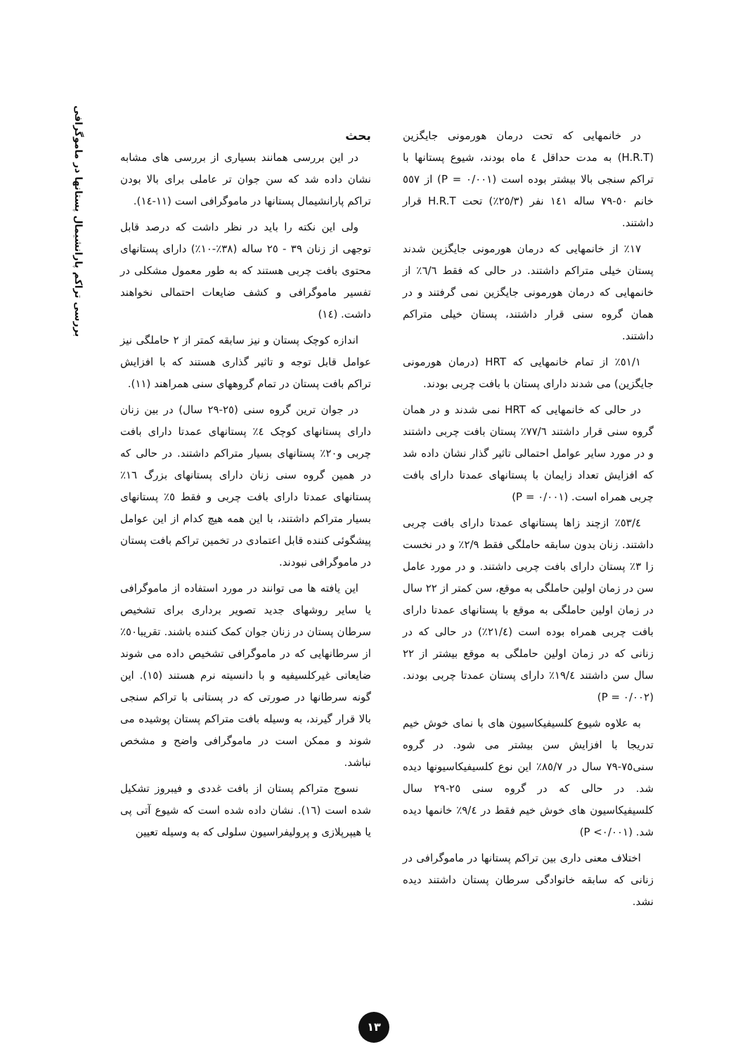بررسی تراکم پارانشیمال پستانها در ماموگرافی
در خانمهایی که تحت درمان هورمونی جایگزین (H.R.T) به مدت حداقل ٤ ماه بودند، شیوع پستانها با تراکم سنجی بالا بیشتر بوده است (P = ۰/۰۰۱) از ٥٥٧ خانم ٥٠-٧٩ ساله ١٤١ نفر (٢٥/٣٪) تحت H.R.T قرار داشتند.
١٧٪ از خانمهایی که درمان هورمونی جایگزین شدند پستان خیلی متراکم داشتند. در حالی که فقط ٦/٦٪ از خانمهایی که درمان هورمونی جایگزین نمی گرفتند و در همان گروه سنی قرار داشتند، پستان خیلی متراکم داشتند.
٥١/١٪ از تمام خانمهایی که HRT (درمان هورمونی جایگزین) می شدند دارای پستان با بافت چربی بودند.
در حالی که خانمهایی که HRT نمی شدند و در همان گروه سنی قرار داشتند ٧٧/٦٪ پستان بافت چربی داشتند و در مورد سایر عوامل احتمالی تاثیر گذار نشان داده شد که افزایش تعداد زایمان با پستانهای عمدتا دارای بافت چربی همراه است. (P = ۰/۰۰۱)
٥٣/٤٪ ازچند زاها پستانهای عمدتا دارای بافت چربی داشتند. زنان بدون سابقه حاملگی فقط ٢/٩٪ و در نخست زا ٣٪ پستان دارای بافت چربی داشتند. و در مورد عامل سن در زمان اولین حاملگی به موقع، سن کمتر از ٢٢ سال در زمان اولین حاملگی به موقع با پستانهای عمدتا دارای بافت چربی همراه بوده است (٢١/٤٪) در حالی که در زنانی که در زمان اولین حاملگی به موقع بیشتر از ٢٢ سال سن داشتند ١٩/٤٪ دارای پستان عمدتا چربی بودند. (P = ۰/۰۰۲)
به علاوه شیوع کلسیفیکاسیون های با نمای خوش خیم تدریجا با افزایش سن بیشتر می شود. در گروه سنی٧٥-٧٩ سال در ٨٥/٧٪ این نوع کلسیفیکاسیونها دیده شد. در حالی که در گروه سنی ٢٥-٢٩ سال کلسیفیکاسیون های خوش خیم فقط در ٩/٤٪ خانمها دیده شد. (P <۰/۰۰۱)
اختلاف معنی داری بین تراکم پستانها در ماموگرافی در زنانی که سابقه خانوادگی سرطان پستان داشتند دیده نشد.
بحث
در این بررسی همانند بسیاری از بررسی های مشابه نشان داده شد که سن جوان تر عاملی برای بالا بودن تراکم پارانشیمال پستانها در ماموگرافی است (١١-١٤).
ولی این نکته را باید در نظر داشت که درصد قابل توجهی از زنان ٣٩ - ٢٥ ساله (٣٨٪-١٠٪) دارای پستانهای محتوی بافت چربی هستند که به طور معمول مشکلی در تفسیر ماموگرافی و کشف ضایعات احتمالی نخواهند داشت. (١٤)
اندازه کوچک پستان و نیز سابقه کمتر از ٢ حاملگی نیز عوامل قابل توجه و تاثیر گذاری هستند که با افزایش تراکم بافت پستان در تمام گروههای سنی همراهند (١١).
در جوان ترین گروه سنی (٢٥-٢٩ سال) در بین زنان دارای پستانهای کوچک ٤٪ پستانهای عمدتا دارای بافت چربی و٢٠٪ پستانهای بسیار متراکم داشتند. در حالی که در همین گروه سنی زنان دارای پستانهای بزرگ ١٦٪ پستانهای عمدتا دارای بافت چربی و فقط ٥٪ پستانهای بسیار متراکم داشتند، با این همه هیچ کدام از این عوامل پیشگوئی کننده قابل اعتمادی در تخمین تراکم بافت پستان در ماموگرافی نبودند.
این یافته ها می توانند در مورد استفاده از ماموگرافی یا سایر روشهای جدید تصویر برداری برای تشخیص سرطان پستان در زنان جوان کمک کننده باشند. تقریبا٥٠٪ از سرطانهایی که در ماموگرافی تشخیص داده می شوند ضایعاتی غیرکلسیفیه و با دانسیته نرم هستند (١٥). این گونه سرطانها در صورتی که در پستانی با تراکم سنجی بالا قرار گیرند، به وسیله بافت متراکم پستان پوشیده می شوند و ممکن است در ماموگرافی واضح و مشخص نباشد.
نسوج متراکم پستان از بافت غددی و فیبروز تشکیل شده است (١٦). نشان داده شده است که شیوع آتی پی یا هیپرپلازی و پرولیفراسیون سلولی که به وسیله تعیین
١٣